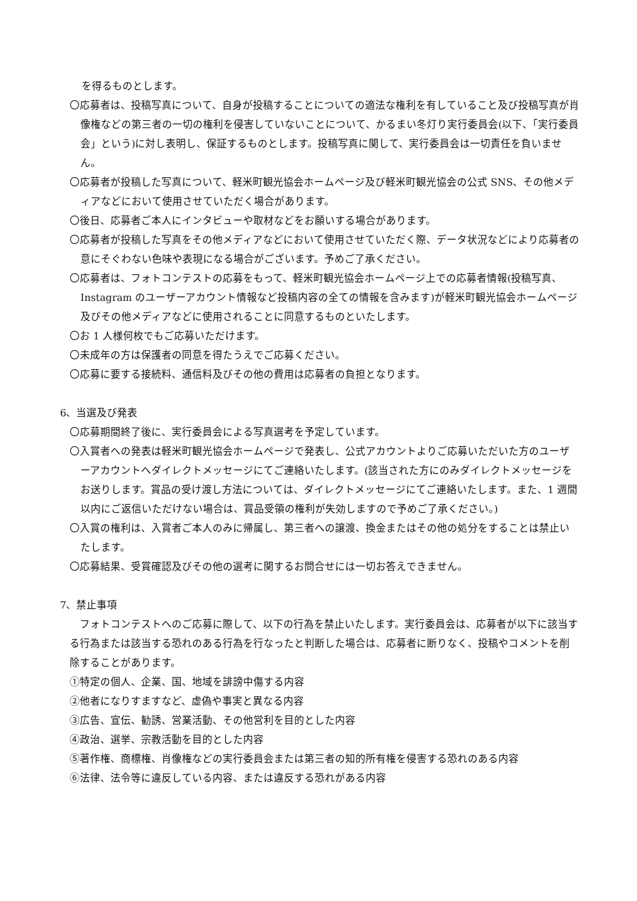を得るものとします。
〇応募者は、投稿写真について、自身が投稿することについての適法な権利を有していること及び投稿写真が肖像権などの第三者の一切の権利を侵害していないことについて、かるまい冬灯り実行委員会(以下、「実行委員会」という)に対し表明し、保証するものとします。投稿写真に関して、実行委員会は一切責任を負いません。
〇応募者が投稿した写真について、軽米町観光協会ホームページ及び軽米町観光協会の公式 SNS、その他メディアなどにおいて使用させていただく場合があります。
〇後日、応募者ご本人にインタビューや取材などをお願いする場合があります。
〇応募者が投稿した写真をその他メディアなどにおいて使用させていただく際、データ状況などにより応募者の意にそぐわない色味や表現になる場合がございます。予めご了承ください。
〇応募者は、フォトコンテストの応募をもって、軽米町観光協会ホームページ上での応募者情報(投稿写真、Instagram のユーザーアカウント情報など投稿内容の全ての情報を含みます)が軽米町観光協会ホームページ及びその他メディアなどに使用されることに同意するものといたします。
〇お 1 人様何枚でもご応募いただけます。
〇未成年の方は保護者の同意を得たうえでご応募ください。
〇応募に要する接続料、通信料及びその他の費用は応募者の負担となります。
6、当選及び発表
〇応募期間終了後に、実行委員会による写真選考を予定しています。
〇入賞者への発表は軽米町観光協会ホームページで発表し、公式アカウントよりご応募いただいた方のユーザーアカウントへダイレクトメッセージにてご連絡いたします。(該当された方にのみダイレクトメッセージをお送りします。賞品の受け渡し方法については、ダイレクトメッセージにてご連絡いたします。また、1 週間以内にご返信いただけない場合は、賞品受領の権利が失効しますので予めご了承ください。)
〇入賞の権利は、入賞者ご本人のみに帰属し、第三者への譲渡、換金またはその他の処分をすることは禁止いたします。
〇応募結果、受賞確認及びその他の選考に関するお問合せには一切お答えできません。
7、禁止事項
　フォトコンテストへのご応募に際して、以下の行為を禁止いたします。実行委員会は、応募者が以下に該当する行為または該当する恐れのある行為を行なったと判断した場合は、応募者に断りなく、投稿やコメントを削除することがあります。
①特定の個人、企業、国、地域を誹謗中傷する内容
②他者になりすますなど、虚偽や事実と異なる内容
③広告、宣伝、勧誘、営業活動、その他営利を目的とした内容
④政治、選挙、宗教活動を目的とした内容
⑤著作権、商標権、肖像権などの実行委員会または第三者の知的所有権を侵害する恐れのある内容
⑥法律、法令等に違反している内容、または違反する恐れがある内容